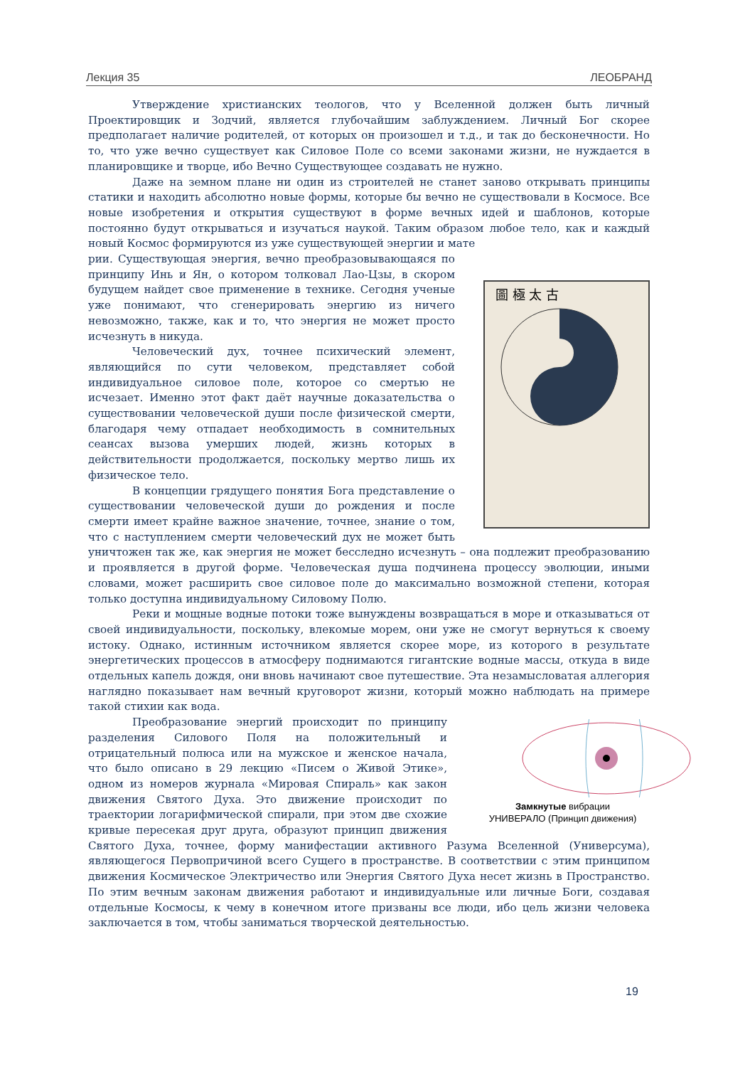Лекция 35 ЛЕОБРАНД
Утверждение христианских теологов, что у Вселенной должен быть личный Проектировщик и Зодчий, является глубочайшим заблуждением. Личный Бог скорее предполагает наличие родителей, от которых он произошел и т.д., и так до бесконечности. Но то, что уже вечно существует как Силовое Поле со всеми законами жизни, не нуждается в планировщике и творце, ибо Вечно Существующее создавать не нужно.
Даже на земном плане ни один из строителей не станет заново открывать принципы статики и находить абсолютно новые формы, которые бы вечно не существовали в Космосе. Все новые изобретения и открытия существуют в форме вечных идей и шаблонов, которые постоянно будут открываться и изучаться наукой. Таким образом любое тело, как и каждый новый Космос формируются из уже существующей энергии и мате
圖 極 太 古
рии. Существующая энергия, вечно преобразовывающаяся по принципу Инь и Ян, о котором толковал Лао-Цзы, в скором будущем найдет свое применение в технике. Сегодня ученые уже понимают, что сгенерировать энергию из ничего невозможно, также, как и то, что энергия не может просто исчезнуть в никуда.
Человеческий дух, точнее психический элемент, являющийся по сути человеком, представляет собой индивидуальное силовое поле, которое со смертью не исчезает. Именно этот факт даёт научные доказательства о существовании человеческой души после физической смерти, благодаря чему отпадает необходимость в сомнительных сеансах вызова умерших людей, жизнь которых в действительности продолжается, поскольку мертво лишь их физическое тело.
В концепции грядущего понятия Бога представление о существовании человеческой души до рождения и после смерти имеет крайне важное значение, точнее, знание о том, что с наступлением смерти человеческий дух не может быть уничтожен так же, как энергия не может бесследно исчезнуть – она подлежит преобразованию и проявляется в другой форме. Человеческая душа подчинена процессу эволюции, иными словами, может расширить свое силовое поле до максимально возможной степени, которая только доступна индивидуальному Силовому Полю.
Реки и мощные водные потоки тоже вынуждены возвращаться в море и отказываться от своей индивидуальности, поскольку, влекомые морем, они уже не смогут вернуться к своему истоку. Однако, истинным источником является скорее море, из которого в результате энергетических процессов в атмосферу поднимаются гигантские водные массы, откуда в виде отдельных капель дождя, они вновь начинают свое путешествие. Эта незамысловатая аллегория наглядно показывает нам вечный круговорот жизни, который можно наблюдать на примере такой стихии как вода.
Замкнутые вибрации
УНИВЕРАЛО (Принцип движения) Преобразование энергий происходит по принципу разделения Силового Поля на положительный и отрицательный полюса или на мужское и женское начала, что было описано в 29 лекцию «Писем о Живой Этике», одном из номеров журнала «Мировая Спираль» как закон движения Святого Духа. Это движение происходит по траектории логарифмической спирали, при этом две схожие кривые пересекая друг друга, образуют принцип движения Святого Духа, точнее, форму манифестации активного Разума Вселенной (Универсума), являющегося Первопричиной всего Сущего в пространстве. В соответствии с этим принципом движения Космическое Электричество или Энергия Святого Духа несет жизнь в Пространство. По этим вечным законам движения работают и индивидуальные или личные Боги, создавая отдельные Космосы, к чему в конечном итоге призваны все люди, ибо цель жизни человека заключается в том, чтобы заниматься творческой деятельностью.
19